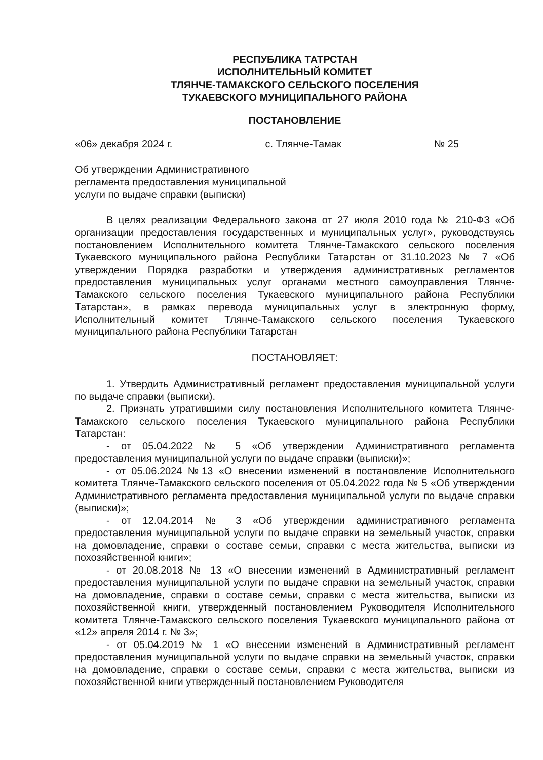РЕСПУБЛИКА ТАТРСТАН
ИСПОЛНИТЕЛЬНЫЙ КОМИТЕТ
ТЛЯНЧЕ-ТАМАКСКОГО СЕЛЬСКОГО ПОСЕЛЕНИЯ
ТУКАЕВСКОГО МУНИЦИПАЛЬНОГО РАЙОНА
ПОСТАНОВЛЕНИЕ
«06» декабря 2024 г. с. Тлянче-Тамак № 25
Об утверждении Административного
регламента предоставления муниципальной
услуги по выдаче справки (выписки)
В целях реализации Федерального закона от 27 июля 2010 года № 210-ФЗ «Об организации предоставления государственных и муниципальных услуг», руководствуясь постановлением Исполнительного комитета Тлянче-Тамакского сельского поселения Тукаевского муниципального района Республики Татарстан от 31.10.2023 № 7 «Об утверждении Порядка разработки и утверждения административных регламентов предоставления муниципальных услуг органами местного самоуправления Тлянче-Тамакского сельского поселения Тукаевского муниципального района Республики Татарстан», в рамках перевода муниципальных услуг в электронную форму, Исполнительный комитет Тлянче-Тамакского сельского поселения Тукаевского муниципального района Республики Татарстан
ПОСТАНОВЛЯЕТ:
1. Утвердить Административный регламент предоставления муниципальной услуги по выдаче справки (выписки).
2. Признать утратившими силу постановления Исполнительного комитета Тлянче-Тамакского сельского поселения Тукаевского муниципального района Республики Татарстан:
- от 05.04.2022 № 5 «Об утверждении Административного регламента предоставления муниципальной услуги по выдаче справки (выписки)»;
- от 05.06.2024 №13 «О внесении изменений в постановление Исполнительного комитета Тлянче-Тамакского сельского поселения от 05.04.2022 года № 5 «Об утверждении Административного регламента предоставления муниципальной услуги по выдаче справки (выписки)»;
- от 12.04.2014 № 3 «Об утверждении административного регламента предоставления муниципальной услуги по выдаче справки на земельный участок, справки на домовладение, справки о составе семьи, справки с места жительства, выписки из похозяйственной книги»;
- от 20.08.2018 № 13 «О внесении изменений в Административный регламент предоставления муниципальной услуги по выдаче справки на земельный участок, справки на домовладение, справки о составе семьи, справки с места жительства, выписки из похозяйственной книги, утвержденный постановлением Руководителя Исполнительного комитета Тлянче-Тамакского сельского поселения Тукаевского муниципального района от «12» апреля 2014 г. № 3»;
- от 05.04.2019 № 1 «О внесении изменений в Административный регламент предоставления муниципальной услуги по выдаче справки на земельный участок, справки на домовладение, справки о составе семьи, справки с места жительства, выписки из похозяйственной книги утвержденный постановлением Руководителя